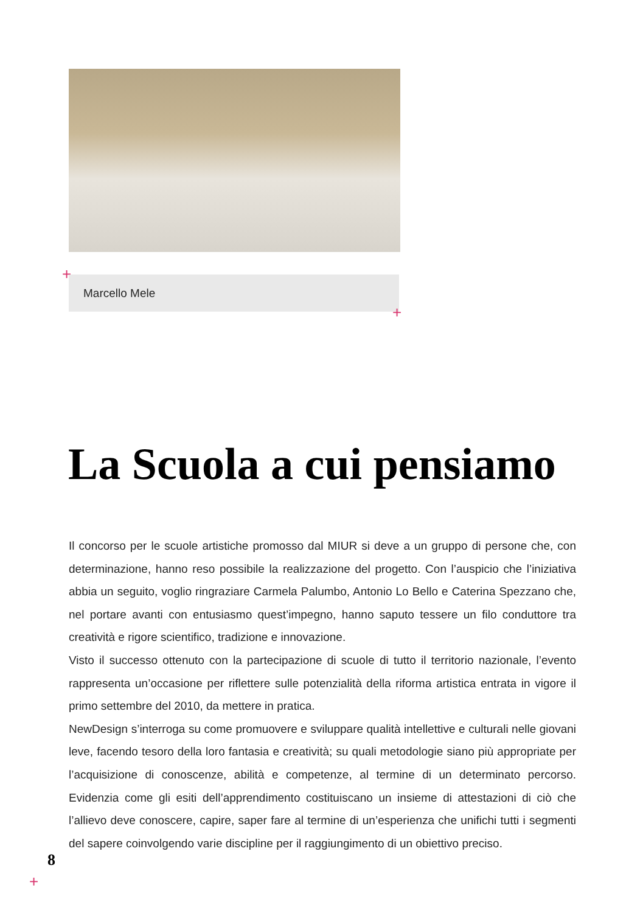+ Marcello Mele
+
La Scuola a cui pensiamo
Il concorso per le scuole artistiche promosso dal MIUR si deve a un gruppo di persone che, con determinazione, hanno reso possibile la realizzazione del progetto. Con l’auspicio che l’iniziativa abbia un seguito, voglio ringraziare Carmela Palumbo, Antonio Lo Bello e Caterina Spezzano che, nel portare avanti con entusiasmo quest’impegno, hanno saputo tessere un filo conduttore tra creatività e rigore scientifico, tradizione e innovazione.
Visto il successo ottenuto con la partecipazione di scuole di tutto il territorio nazionale, l’evento rappresenta un’occasione per riflettere sulle potenzialità della riforma artistica entrata in vigore il primo settembre del 2010, da mettere in pratica.
NewDesign s’interroga su come promuovere e sviluppare qualità intellettive e culturali nelle giovani leve, facendo tesoro della loro fantasia e creatività; su quali metodologie siano più appropriate per l’acquisizione di conoscenze, abilità e competenze, al termine di un determinato percorso. Evidenzia come gli esiti dell’apprendimento costituiscano un insieme di attestazioni di ciò che l’allievo deve conoscere, capire, saper fare al termine di un’esperienza che unifichi tutti i segmenti del sapere coinvolgendo varie discipline per il raggiungimento di un obiettivo preciso.
8
+